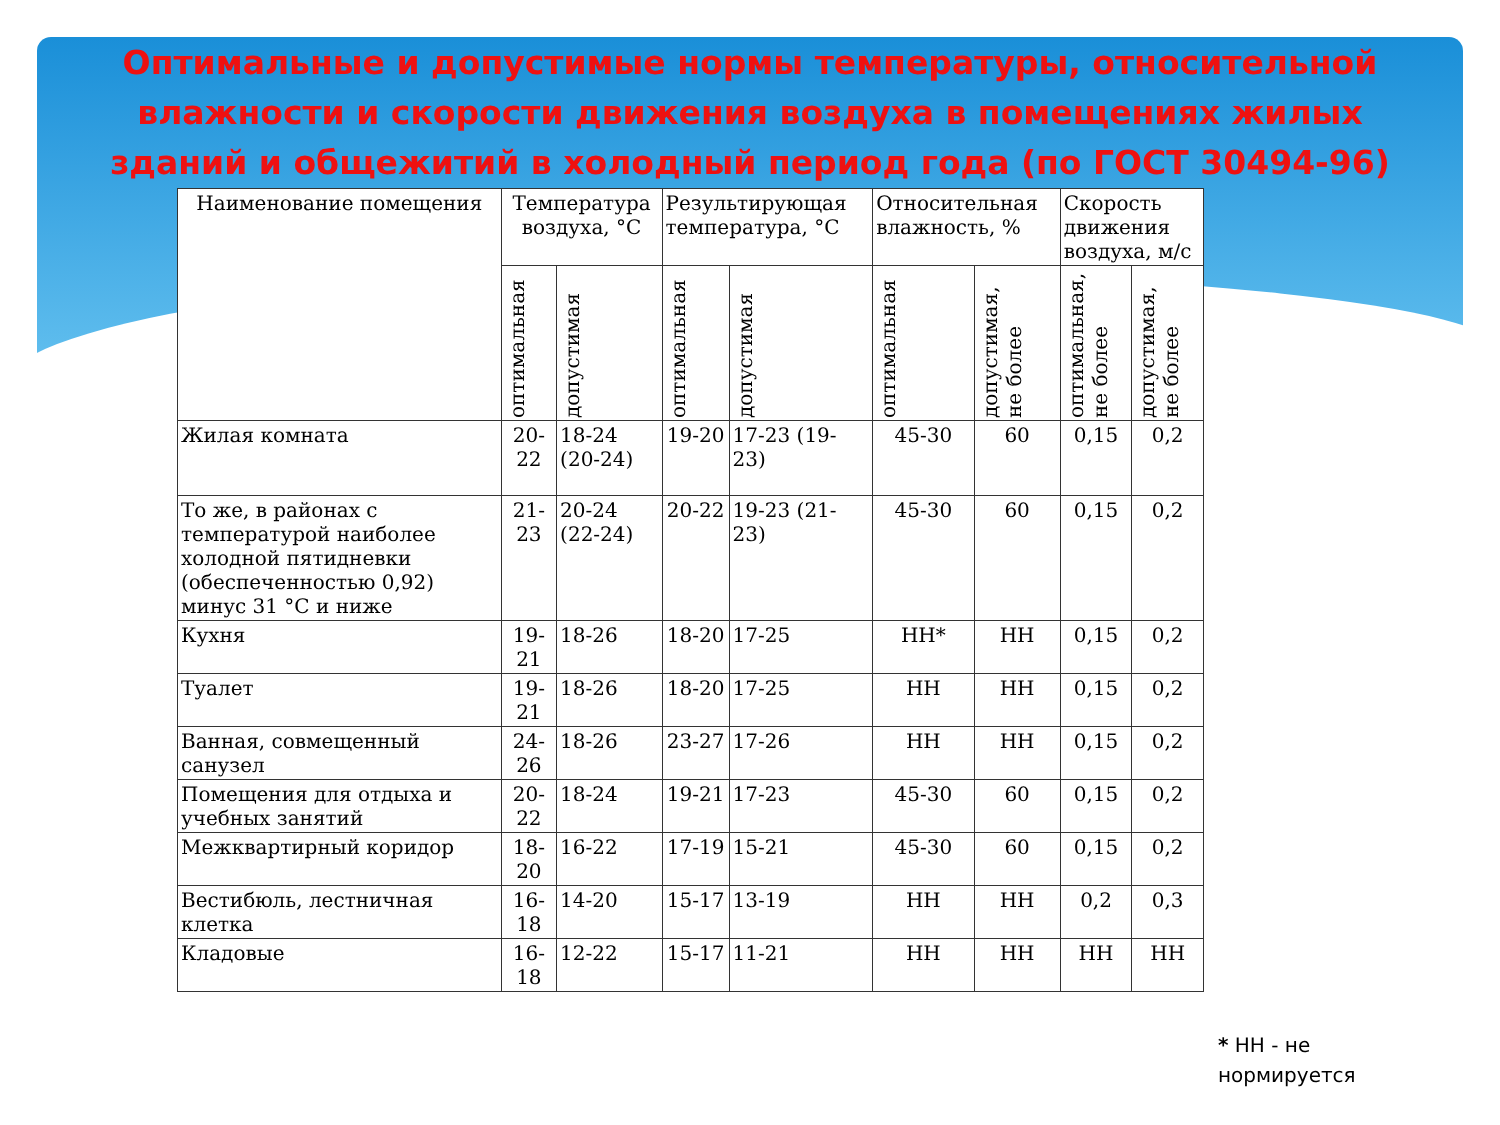Оптимальные и допустимые нормы температуры, относительной влажности и скорости движения воздуха в помещениях жилых зданий и общежитий в холодный период года (по ГОСТ 30494-96)
| Наименование помещения | Температура воздуха, °С | | Результирующая температура, °С | | Относительная влажность, % | | Скорость движения воздуха, м/с | |
| --- | --- | --- | --- | --- | --- | --- | --- | --- |
| | оптимальная | допустимая | оптимальная | допустимая | оптимальная | допустимая, не более | оптимальная, не более | допустимая, не более |
| Жилая комната | 20-22 | 18-24 (20-24) | 19-20 | 17-23 (19-23) | 45-30 | 60 | 0,15 | 0,2 |
| То же, в районах с температурой наиболее холодной пятидневки (обеспеченностью 0,92) минус 31 °С и ниже | 21-23 | 20-24 (22-24) | 20-22 | 19-23 (21-23) | 45-30 | 60 | 0,15 | 0,2 |
| Кухня | 19-21 | 18-26 | 18-20 | 17-25 | НН* | НН | 0,15 | 0,2 |
| Туалет | 19-21 | 18-26 | 18-20 | 17-25 | НН | НН | 0,15 | 0,2 |
| Ванная, совмещенный санузел | 24-26 | 18-26 | 23-27 | 17-26 | НН | НН | 0,15 | 0,2 |
| Помещения для отдыха и учебных занятий | 20-22 | 18-24 | 19-21 | 17-23 | 45-30 | 60 | 0,15 | 0,2 |
| Межквартирный коридор | 18-20 | 16-22 | 17-19 | 15-21 | 45-30 | 60 | 0,15 | 0,2 |
| Вестибюль, лестничная клетка | 16-18 | 14-20 | 15-17 | 13-19 | НН | НН | 0,2 | 0,3 |
| Кладовые | 16-18 | 12-22 | 15-17 | 11-21 | НН | НН | НН | НН |
* НН - не
нормируется